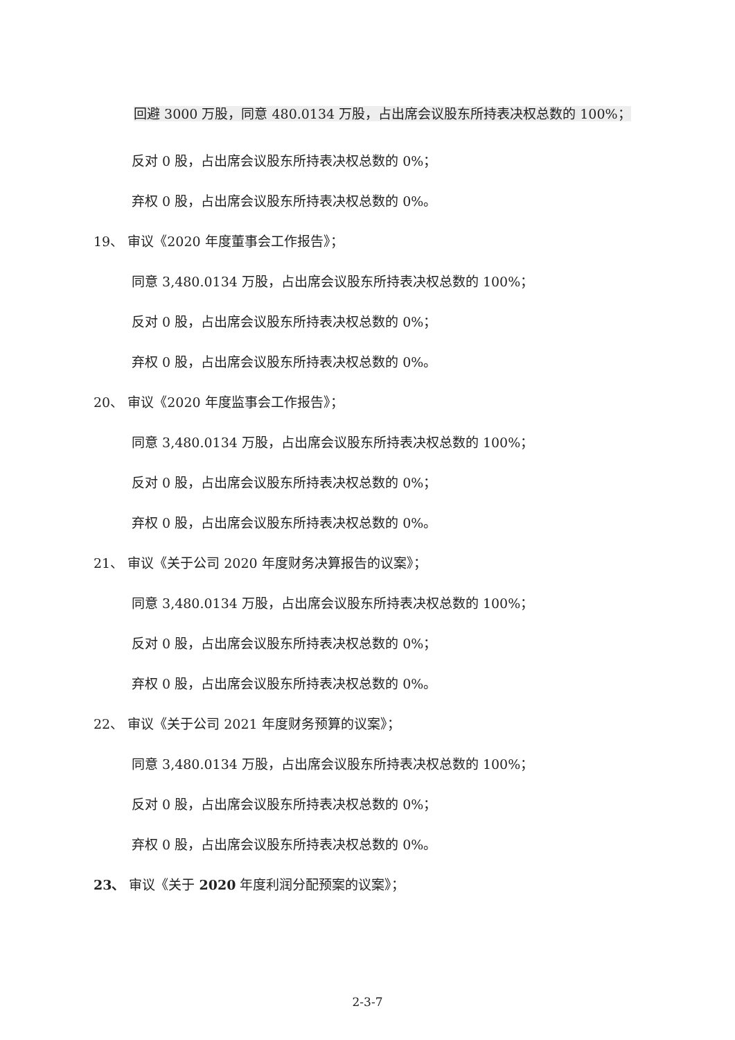回避 3000 万股，同意 480.0134 万股，占出席会议股东所持表决权总数的 100%；
反对 0 股，占出席会议股东所持表决权总数的 0%；
弃权 0 股，占出席会议股东所持表决权总数的 0%。
19、 审议《2020 年度董事会工作报告》；
同意 3,480.0134 万股，占出席会议股东所持表决权总数的 100%；
反对 0 股，占出席会议股东所持表决权总数的 0%；
弃权 0 股，占出席会议股东所持表决权总数的 0%。
20、 审议《2020 年度监事会工作报告》；
同意 3,480.0134 万股，占出席会议股东所持表决权总数的 100%；
反对 0 股，占出席会议股东所持表决权总数的 0%；
弃权 0 股，占出席会议股东所持表决权总数的 0%。
21、 审议《关于公司 2020 年度财务决算报告的议案》；
同意 3,480.0134 万股，占出席会议股东所持表决权总数的 100%；
反对 0 股，占出席会议股东所持表决权总数的 0%；
弃权 0 股，占出席会议股东所持表决权总数的 0%。
22、 审议《关于公司 2021 年度财务预算的议案》；
同意 3,480.0134 万股，占出席会议股东所持表决权总数的 100%；
反对 0 股，占出席会议股东所持表决权总数的 0%；
弃权 0 股，占出席会议股东所持表决权总数的 0%。
23、 审议《关于 2020 年度利润分配预案的议案》；
2-3-7